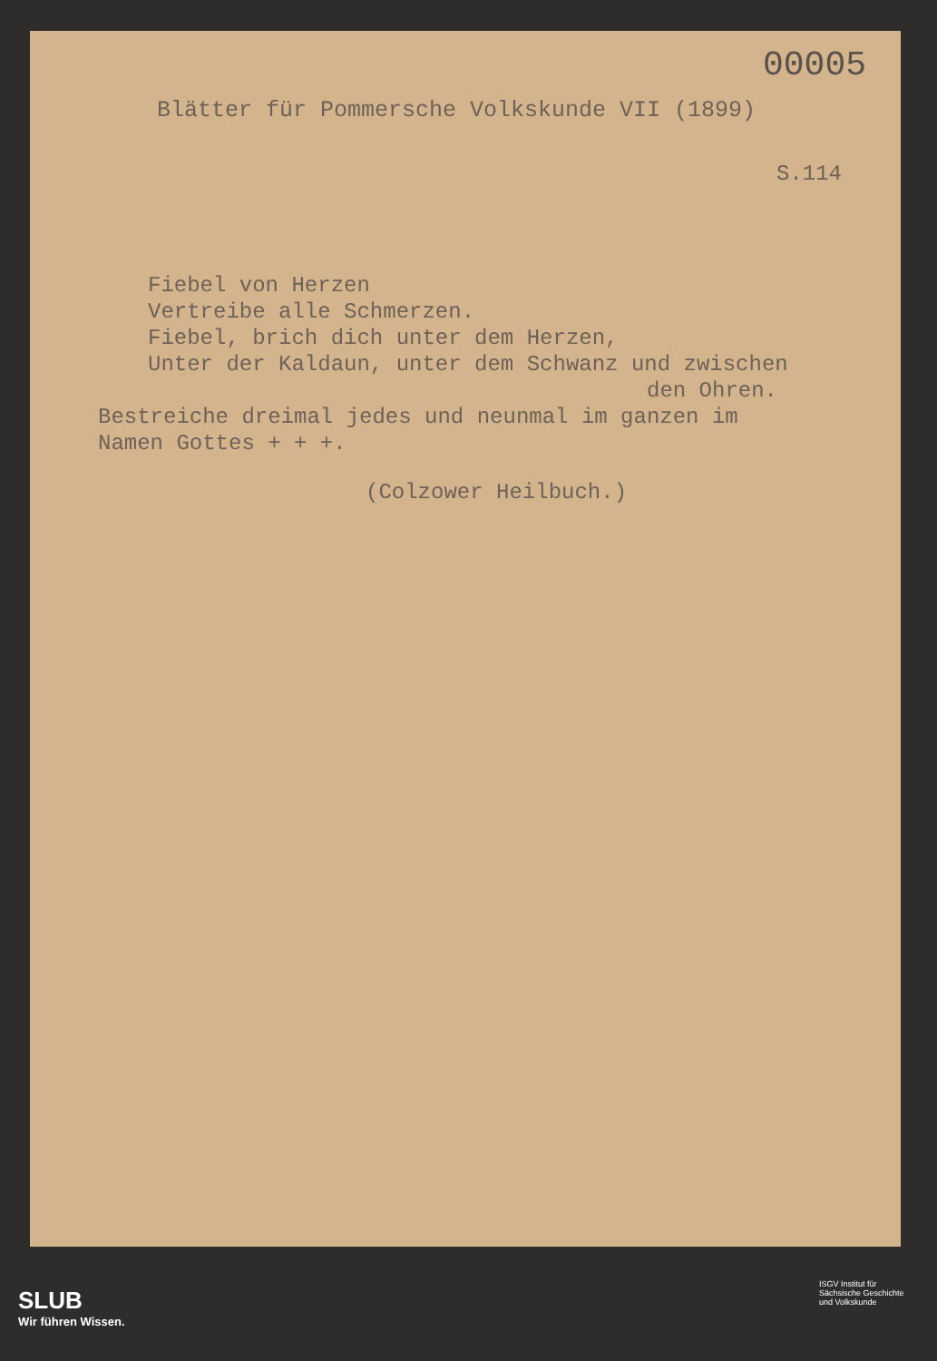00005
Blätter für Pommersche Volkskunde VII (1899)
S.114
Fiebel von Herzen
Vertreibe alle Schmerzen.
Fiebel, brich dich unter dem Herzen,
Unter der Kaldaun, unter dem Schwanz und zwischen
den Ohren.
Bestreiche dreimal jedes und neunmal im ganzen im
Namen Gottes + + +.
(Colzower Heilbuch.)
SLUB
Wir führen Wissen.
ISGV Institut für Sächsische Geschichte und Volkskunde